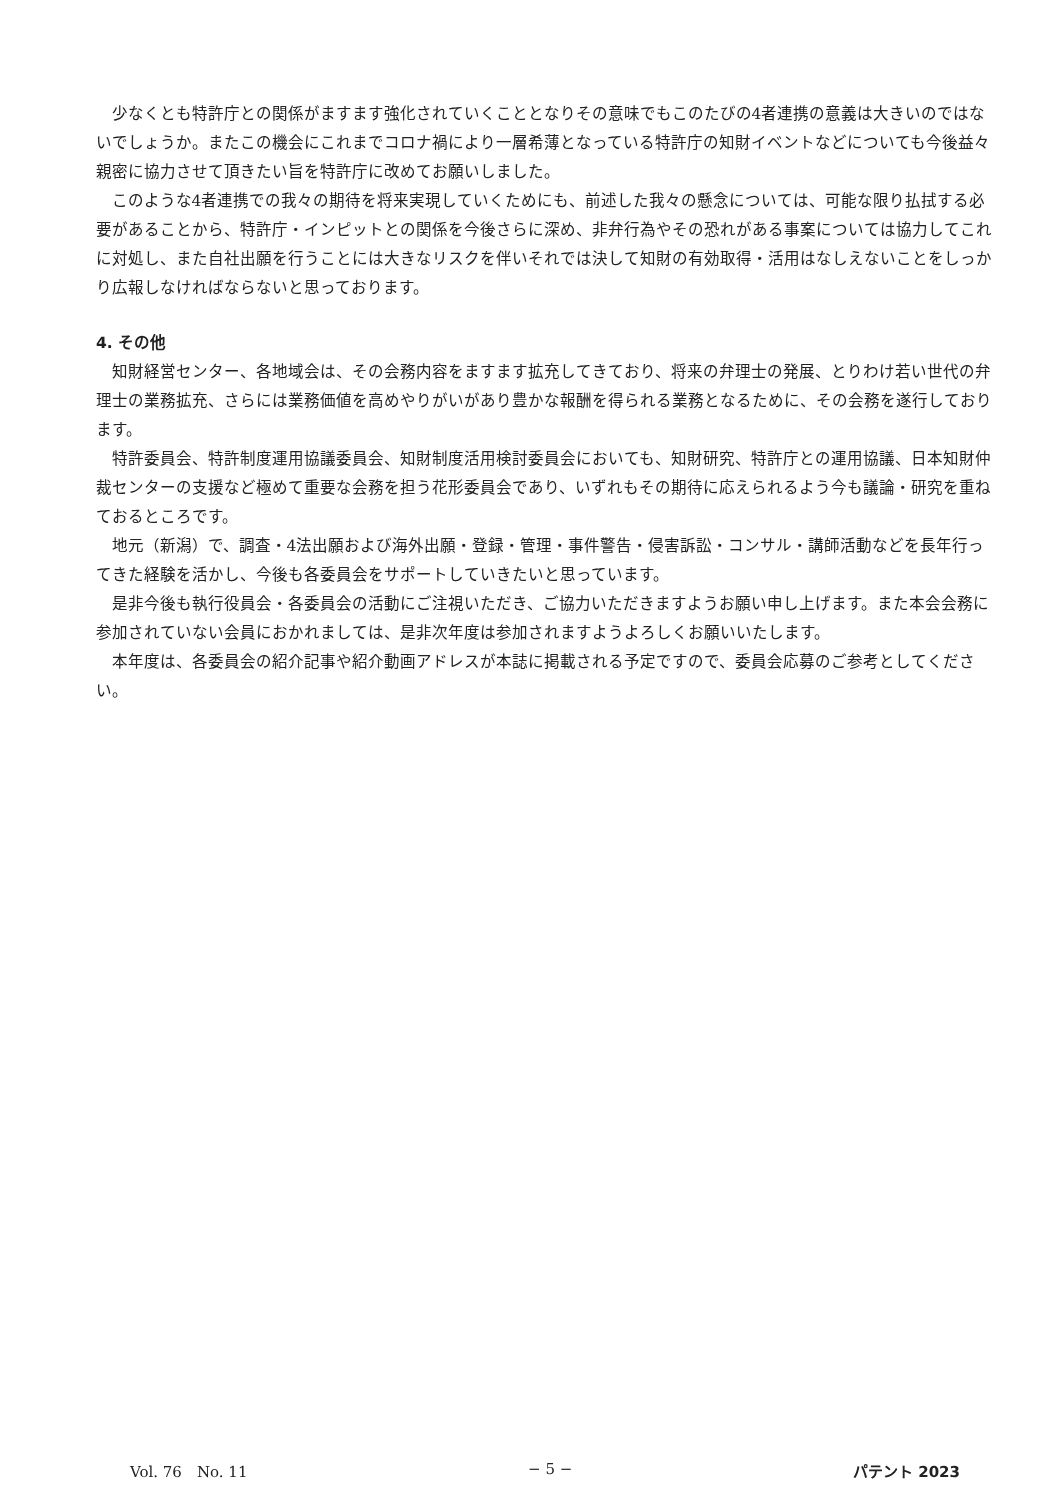少なくとも特許庁との関係がますます強化されていくこととなりその意味でもこのたびの4者連携の意義は大きいのではないでしょうか。またこの機会にこれまでコロナ禍により一層希薄となっている特許庁の知財イベントなどについても今後益々親密に協力させて頂きたい旨を特許庁に改めてお願いしました。
このような4者連携での我々の期待を将来実現していくためにも、前述した我々の懸念については、可能な限り払拭する必要があることから、特許庁・インピットとの関係を今後さらに深め、非弁行為やその恐れがある事案については協力してこれに対処し、また自社出願を行うことには大きなリスクを伴いそれでは決して知財の有効取得・活用はなしえないことをしっかり広報しなければならないと思っております。
4. その他
知財経営センター、各地域会は、その会務内容をますます拡充してきており、将来の弁理士の発展、とりわけ若い世代の弁理士の業務拡充、さらには業務価値を高めやりがいがあり豊かな報酬を得られる業務となるために、その会務を遂行しております。
特許委員会、特許制度運用協議委員会、知財制度活用検討委員会においても、知財研究、特許庁との運用協議、日本知財仲裁センターの支援など極めて重要な会務を担う花形委員会であり、いずれもその期待に応えられるよう今も議論・研究を重ねておるところです。
地元（新潟）で、調査・4法出願および海外出願・登録・管理・事件警告・侵害訴訟・コンサル・講師活動などを長年行ってきた経験を活かし、今後も各委員会をサポートしていきたいと思っています。
是非今後も執行役員会・各委員会の活動にご注視いただき、ご協力いただきますようお願い申し上げます。また本会会務に参加されていない会員におかれましては、是非次年度は参加されますようよろしくお願いいたします。
本年度は、各委員会の紹介記事や紹介動画アドレスが本誌に掲載される予定ですので、委員会応募のご参考としてください。
Vol. 76　No. 11 − 5 − パテント 2023